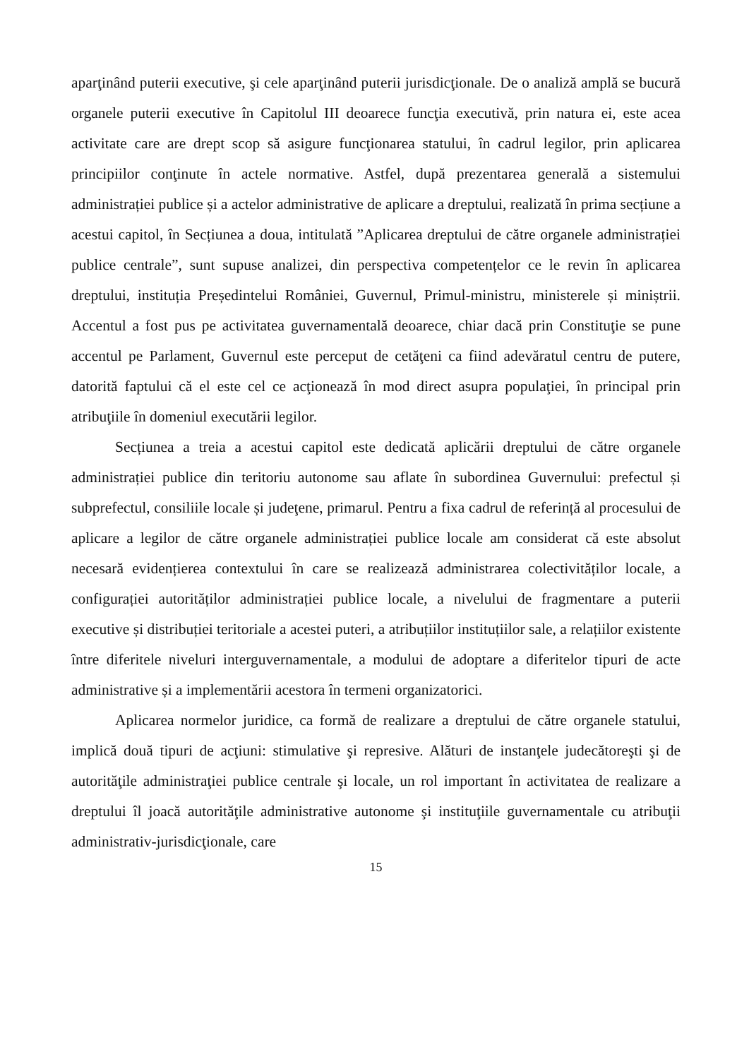aparţinând puterii executive, şi cele aparţinând puterii jurisdicţionale. De o analiză amplă se bucură organele puterii executive în Capitolul III deoarece funcţia executivă, prin natura ei, este acea activitate care are drept scop să asigure funcţionarea statului, în cadrul legilor, prin aplicarea principiilor conţinute în actele normative. Astfel, după prezentarea generală a sistemului administrației publice și a actelor administrative de aplicare a dreptului, realizată în prima secțiune a acestui capitol, în Secțiunea a doua, intitulată ”Aplicarea dreptului de către organele administrației publice centrale”, sunt supuse analizei, din perspectiva competențelor ce le revin în aplicarea dreptului, instituția Președintelui României, Guvernul, Primul-ministru, ministerele și miniștrii. Accentul a fost pus pe activitatea guvernamentală deoarece, chiar dacă prin Constituţie se pune accentul pe Parlament, Guvernul este perceput de cetăţeni ca fiind adevăratul centru de putere, datorită faptului că el este cel ce acţionează în mod direct asupra populaţiei, în principal prin atribuţiile în domeniul executării legilor.
Secțiunea a treia a acestui capitol este dedicată aplicării dreptului de către organele administrației publice din teritoriu autonome sau aflate în subordinea Guvernului: prefectul și subprefectul, consiliile locale și judeţene, primarul. Pentru a fixa cadrul de referință al procesului de aplicare a legilor de către organele administrației publice locale am considerat că este absolut necesară evidențierea contextului în care se realizează administrarea colectivităților locale, a configurației autorităților administrației publice locale, a nivelului de fragmentare a puterii executive și distribuției teritoriale a acestei puteri, a atribuțiilor instituțiilor sale, a relațiilor existente între diferitele niveluri interguvernamentale, a modului de adoptare a diferitelor tipuri de acte administrative și a implementării acestora în termeni organizatorici.
Aplicarea normelor juridice, ca formă de realizare a dreptului de către organele statului, implică două tipuri de acţiuni: stimulative şi represive. Alături de instanţele judecătoreşti şi de autorităţile administraţiei publice centrale şi locale, un rol important în activitatea de realizare a dreptului îl joacă autorităţile administrative autonome şi instituţiile guvernamentale cu atribuţii administrativ-jurisdicţionale, care
15